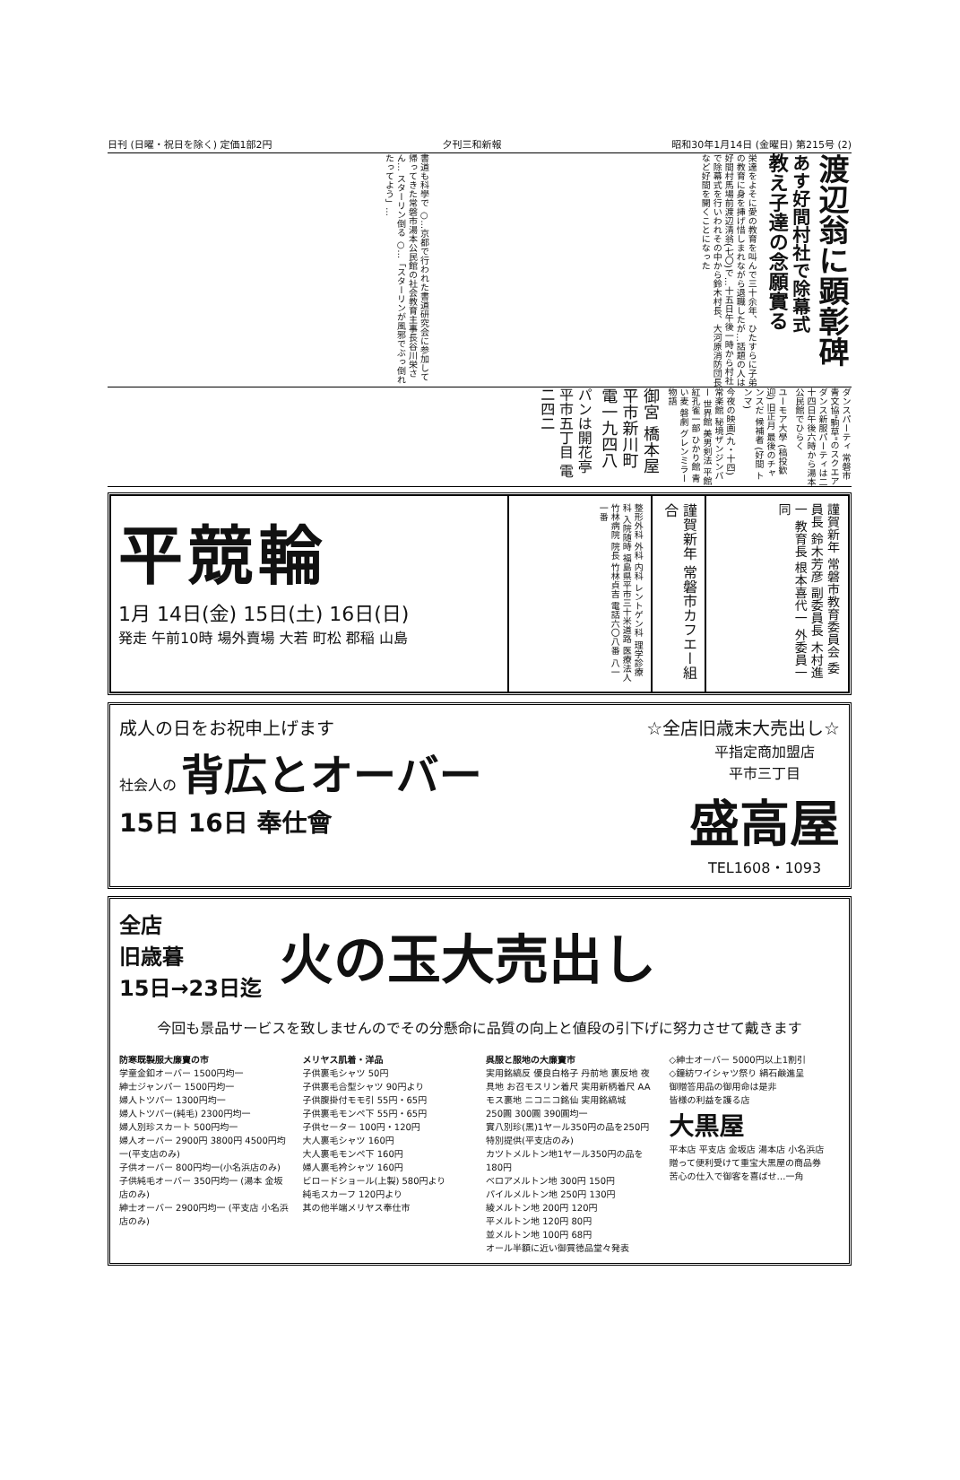日刊 (日曜・祝日を除く) 定価1部2円 夕刊三和新報 昭和30年1月14日 (金曜日) 第215号 (2)
渡辺翁に顕彰碑
あす好間村社で除幕式
教え子達の念願實る
栄達をよそに愛の教育を叫んで三十余年、ひたすらに子弟の教育に身を挿げ惜しまれながら退職したが…話題の人は好間村馬場前渡辺清翁(七〇)で…十五日午後一時から村社で除幕式を行いわれその中から鈴木村長、大河原消防団長など好間を開くことになった
書道も科學で ○…京都で行われた書道研究会に参加して帰ってきた常磐市湯本公民館の社会教育主事長谷川栄さん… スターリン倒る ○…「スターリンが風邪でぶっ倒れたってよう」…
ダンスパーティ 常磐市青文協"駒草"のスクエアダンス新服パーティは二十四日午後六時から湯本公民館でひらく
ユーモア大學 (稿投歓迎) 旧正月 最後のチャンスだ 候補者 (好間 トンマ)
今夜の映画(九・十四) 常楽館 秘境ザンジンバー 世界館 美男剣法 平館 紅孔雀一部 ひかり館 青い麦 磐劇 グレンミラー物語
御宮 橋本屋 平市新川町 電一九四八
パンは開花亭 平市五丁目 電二四二
平競輪
1月 14日(金) 15日(土) 16日(日)
発走 午前10時 場外賣場 大若 町松 郡稲 山島
整形外科 外科 内科 レントゲン科 理学診療科 入院随時 福島県平市三十米道路 医療法人 竹林病院 院長 竹林貞吉 電話六〇八番 八一一番
謹賀新年 常磐市カフエー組合
謹賀新年 常磐市教育委員会 委員長 鈴木芳彦 副委員長 木村進一 教育長 根本喜代一 外委員一同
成人の日をお祝申上げます ☆全店旧歳末大売出し☆
社会人の 背広とオーバー
15日 16日 奉仕會
平指定商加盟店
平市三丁目
盛高屋
TEL1608・1093
全店
旧歳暮
15日→23日迄
火の玉大売出し
今回も景品サービスを致しませんのでその分懸命に品質の向上と値段の引下げに努力させて戴きます
防寒既製服大廉賣の市
学童金釦オーバー 1500円均一
紳士ジャンパー 1500円均一
婦人トツパー 1300円均一
婦人トツパー(純毛) 2300円均一
婦人別珍スカート 500円均一
婦人オーバー 2900円 3800円 4500円均一(平支店のみ)
子供オーバー 800円均一(小名浜店のみ)
子供純毛オーバー 350円均一 (湯本 金坂店のみ)
紳士オーバー 2900円均一 (平支店 小名浜店のみ)
メリヤス肌着・洋品
子供裏毛シャツ 50円
子供裏毛合型シャツ 90円より
子供腹掛付モモ引 55円・65円
子供裏毛モンペ下 55円・65円
子供セーター 100円・120円
大人裏毛シャツ 160円
大人裏毛モンペ下 160円
婦人裏毛衿シャツ 160円
ビロードショール(上製) 580円より
純毛スカーフ 120円より
其の他半端メリヤス奉仕市
呉服と服地の大廉賣市
実用銘縞反 優良白格子 丹前地 裏反地 夜具地 お召モスリン着尺 実用新柄着尺 AAモス裏地 ニコニコ銘仙 実用銘縞城
250圓 300圓 390圓均一
實八別珍(黒)1ヤール350円の品を250円 特別提供(平支店のみ)
カツトメルトン地1ヤール350円の品を180円
ベロアメルトン地 300円 150円
パイルメルトン地 250円 130円
綾メルトン地 200円 120円
平メルトン地 120円 80円
並メルトン地 100円 68円
オール半額に近い御買徳品堂々発表
◇紳士オーバー 5000円以上1割引
◇鐘紡ワイシャツ祭り 絹石鹸進呈
御贈答用品の御用命は是非
皆様の利益を護る店
大黒屋
平本店 平支店 金坂店 湯本店 小名浜店
贈って便利受けて重宝大黒屋の商品券
苦心の仕入で御客を喜ばせ…一角